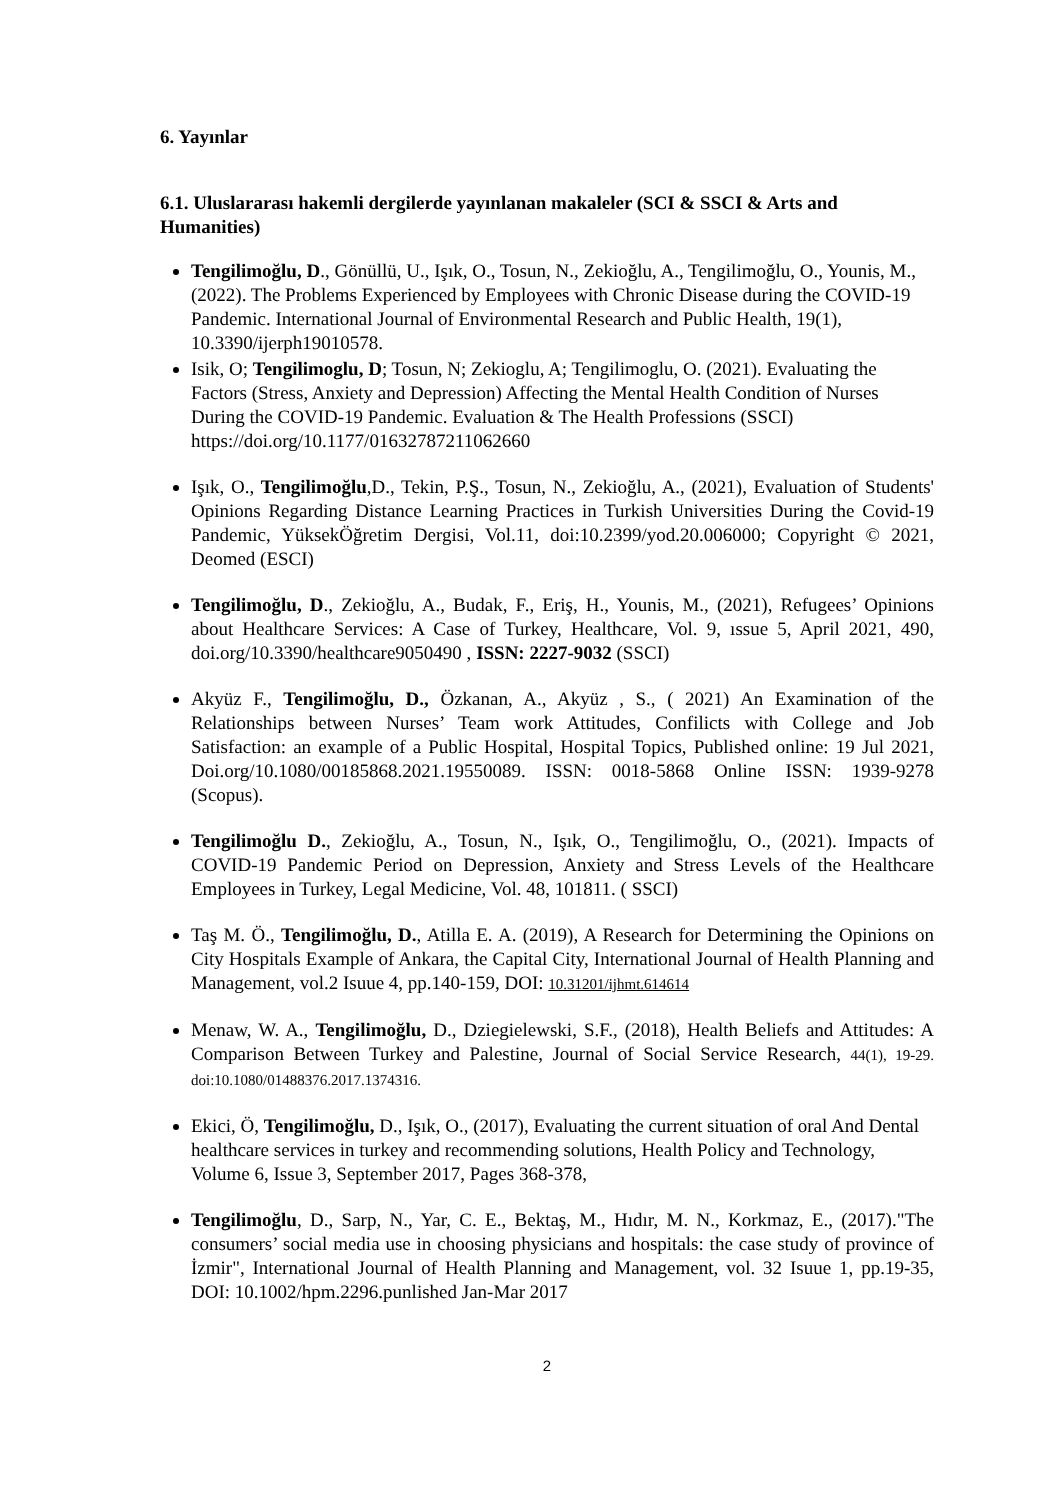6. Yayınlar
6.1. Uluslararası hakemli dergilerde yayınlanan makaleler (SCI & SSCI & Arts and Humanities)
Tengilimoğlu, D., Gönüllü, U., Işık, O., Tosun, N., Zekioğlu, A., Tengilimoğlu, O., Younis, M., (2022). The Problems Experienced by Employees with Chronic Disease during the COVID-19 Pandemic. International Journal of Environmental Research and Public Health, 19(1), 10.3390/ijerph19010578.
Isik, O; Tengilimoglu, D; Tosun, N; Zekioglu, A; Tengilimoglu, O. (2021). Evaluating the Factors (Stress, Anxiety and Depression) Affecting the Mental Health Condition of Nurses During the COVID-19 Pandemic. Evaluation & The Health Professions (SSCI) https://doi.org/10.1177/01632787211062660
Işık, O., Tengilimoğlu,D., Tekin, P.Ş., Tosun, N., Zekioğlu, A., (2021), Evaluation of Students' Opinions Regarding Distance Learning Practices in Turkish Universities During the Covid-19 Pandemic, YüksekÖğretim Dergisi, Vol.11, doi:10.2399/yod.20.006000; Copyright © 2021, Deomed (ESCI)
Tengilimoğlu, D., Zekioğlu, A., Budak, F., Eriş, H., Younis, M., (2021), Refugees’ Opinions about Healthcare Services: A Case of Turkey, Healthcare, Vol. 9, ıssue 5, April 2021, 490, doi.org/10.3390/healthcare9050490 , ISSN: 2227-9032 (SSCI)
Akyüz F., Tengilimoğlu, D., Özkanan, A., Akyüz , S., ( 2021) An Examination of the Relationships between Nurses’ Team work Attitudes, Confilicts with College and Job Satisfaction: an example of a Public Hospital, Hospital Topics, Published online: 19 Jul 2021, Doi.org/10.1080/00185868.2021.19550089. ISSN: 0018-5868 Online ISSN: 1939-9278 (Scopus).
Tengilimoğlu D., Zekioğlu, A., Tosun, N., Işık, O., Tengilimoğlu, O., (2021). Impacts of COVID-19 Pandemic Period on Depression, Anxiety and Stress Levels of the Healthcare Employees in Turkey, Legal Medicine, Vol. 48, 101811. ( SSCI)
Taş M. Ö., Tengilimoğlu, D., Atilla E. A. (2019), A Research for Determining the Opinions on City Hospitals Example of Ankara, the Capital City, International Journal of Health Planning and Management, vol.2 Isuue 4, pp.140-159, DOI: 10.31201/ijhmt.614614
Menaw, W. A., Tengilimoğlu, D., Dziegielewski, S.F., (2018), Health Beliefs and Attitudes: A Comparison Between Turkey and Palestine, Journal of Social Service Research, 44(1), 19-29. doi:10.1080/01488376.2017.1374316.
Ekici, Ö, Tengilimoğlu, D., Işık, O., (2017), Evaluating the current situation of oral And Dental healthcare services in turkey and recommending solutions, Health Policy and Technology, Volume 6, Issue 3, September 2017, Pages 368-378,
Tengilimoğlu, D., Sarp, N., Yar, C. E., Bektaş, M., Hıdır, M. N., Korkmaz, E., (2017)."The consumers’ social media use in choosing physicians and hospitals: the case study of province of İzmir", International Journal of Health Planning and Management, vol. 32 Isuue 1, pp.19-35, DOI: 10.1002/hpm.2296.punlished Jan-Mar 2017
2